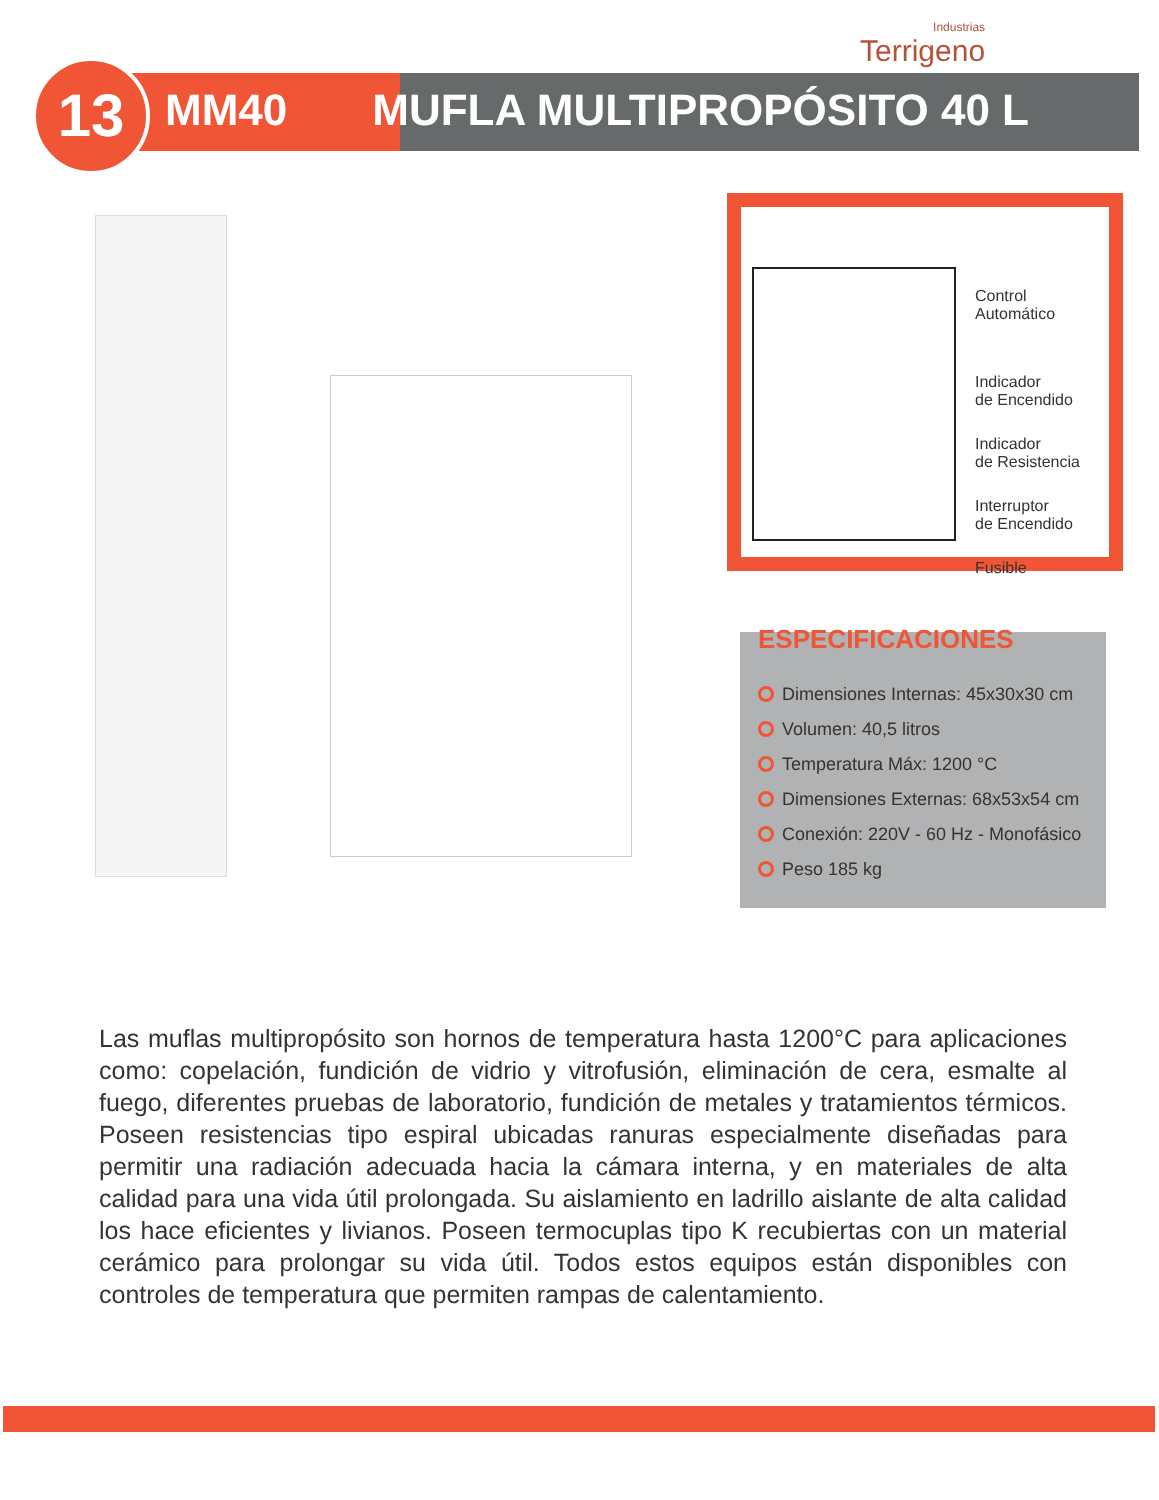Industrias
Terrigeno
13 MM40 MUFLA MULTIPROPÓSITO 40 L
Control
Automático
Indicador
de Encendido
Indicador
de Resistencia
Interruptor
de Encendido
Fusible
ESPECIFICACIONES
Dimensiones Internas: 45x30x30 cm
Volumen: 40,5 litros
Temperatura Máx: 1200 °C
Dimensiones Externas: 68x53x54 cm
Conexión: 220V - 60 Hz - Monofásico
Peso 185 kg
Las muflas multipropósito son hornos de temperatura hasta 1200°C para aplicaciones como: copelación, fundición de vidrio y vitrofusión, eliminación de cera, esmalte al fuego, diferentes pruebas de laboratorio, fundición de metales y tratamientos térmicos. Poseen resistencias tipo espiral ubicadas ranuras especialmente diseñadas para permitir una radiación adecuada hacia la cámara interna, y en materiales de alta calidad para una vida útil prolongada. Su aislamiento en ladrillo aislante de alta calidad los hace eficientes y livianos. Poseen termocuplas tipo K recubiertas con un material cerámico para prolongar su vida útil. Todos estos equipos están disponibles con controles de temperatura que permiten rampas de calentamiento.